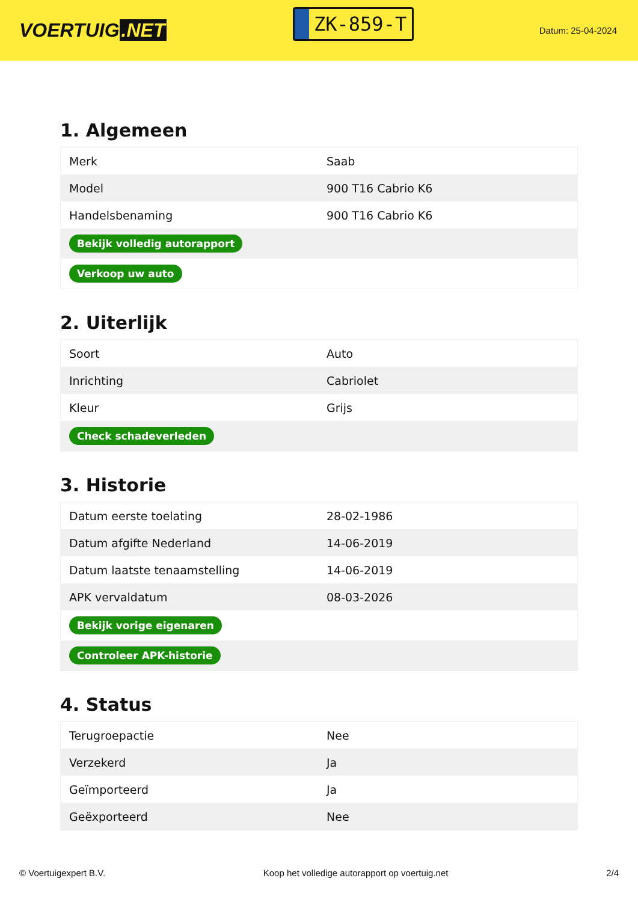VOERTUIG.NET
ZK-859-T
Datum: 25-04-2024
1. Algemeen
| Merk | Saab |
| Model | 900 T16 Cabrio K6 |
| Handelsbenaming | 900 T16 Cabrio K6 |
| Bekijk volledig autorapport | |
| Verkoop uw auto | |
2. Uiterlijk
| Soort | Auto |
| Inrichting | Cabriolet |
| Kleur | Grijs |
| Check schadeverleden | |
3. Historie
| Datum eerste toelating | 28-02-1986 |
| Datum afgifte Nederland | 14-06-2019 |
| Datum laatste tenaamstelling | 14-06-2019 |
| APK vervaldatum | 08-03-2026 |
| Bekijk vorige eigenaren | |
| Controleer APK-historie | |
4. Status
| Terugroepactie | Nee |
| Verzekerd | Ja |
| Geïmporteerd | Ja |
| Geëxporteerd | Nee |
© Voertuigexpert B.V. Koop het volledige autorapport op voertuig.net 2/4